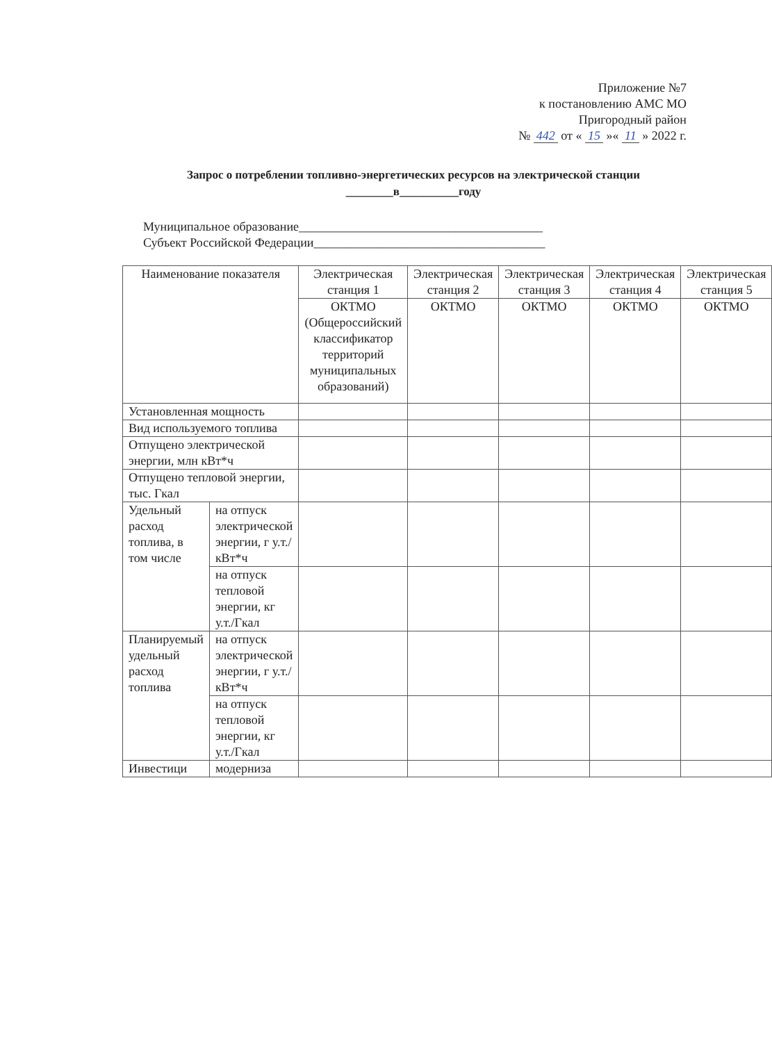Приложение №7
к постановлению АМС МО
Пригородный район
№ 442 от « 15 »« 11 » 2022 г.
Запрос о потреблении топливно-энергетических ресурсов на электрической станции
________в__________году
Муниципальное образование_______________________________________
Субъект Российской Федерации_____________________________________
| Наименование показателя | | Электрическая станция 1 | Электрическая станция 2 | Электрическая станция 3 | Электрическая станция 4 | Электрическая станция 5 |
| --- | --- | --- | --- | --- | --- | --- |
| | | ОКТМО (Общероссийский классификатор территорий муниципальных образований) | ОКТМО | ОКТМО | ОКТМО | ОКТМО |
| Установленная мощность | | | | | | |
| Вид используемого топлива | | | | | | |
| Отпущено электрической энергии, млн кВт*ч | | | | | | |
| Отпущено тепловой энергии, тыс. Гкал | | | | | | |
| Удельный расход топлива, в том числе | на отпуск электрической энергии, г у.т./кВт*ч | | | | | |
| | на отпуск тепловой энергии, кг у.т./Гкал | | | | | |
| Планируемый удельный расход топлива | на отпуск электрической энергии, г у.т./кВт*ч | | | | | |
| | на отпуск тепловой энергии, кг у.т./Гкал | | | | | |
| Инвестици | модерниза | | | | | |